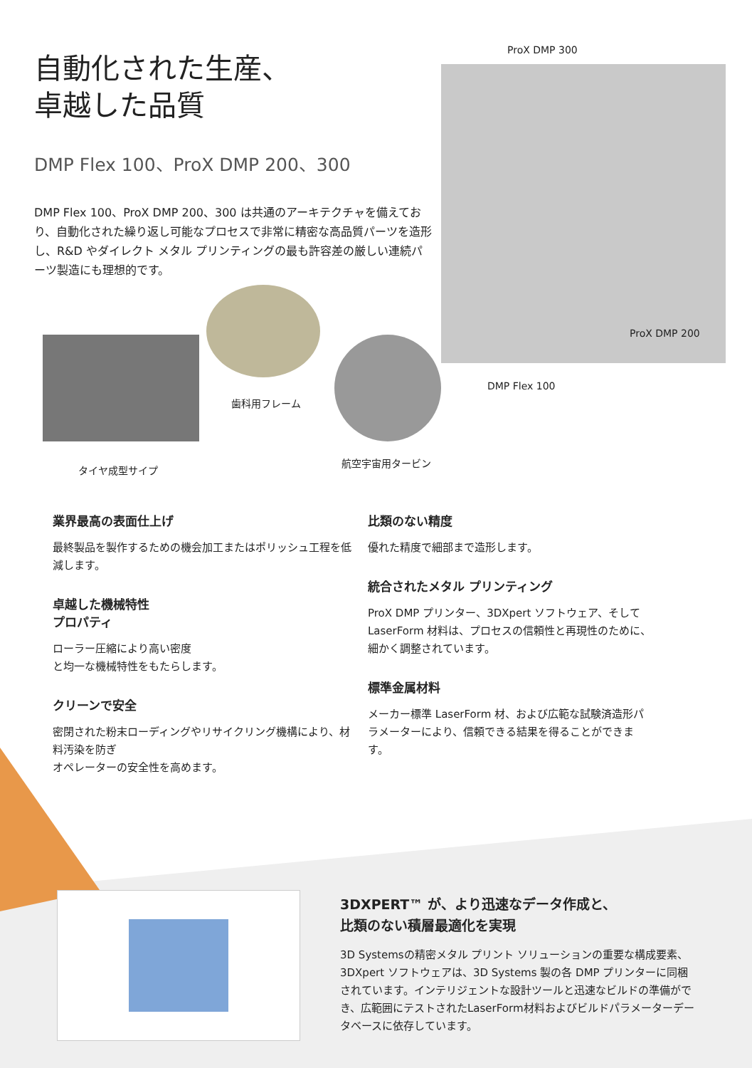自動化された生産、
卓越した品質
DMP Flex 100、ProX DMP 200、300
DMP Flex 100、ProX DMP 200、300 は共通のアーキテクチャを備えており、自動化された繰り返し可能なプロセスで非常に精密な高品質パーツを造形し、R&D やダイレクト メタル プリンティングの最も許容差の厳しい連続パーツ製造にも理想的です。
ProX DMP 300
ProX DMP 200
DMP Flex 100
歯科用フレーム
タイヤ成型サイプ
航空宇宙用タービン
業界最高の表面仕上げ
最終製品を製作するための機会加工またはポリッシュ工程を低減します。
卓越した機械特性
プロパティ
ローラー圧縮により高い密度
と均一な機械特性をもたらします。
クリーンで安全
密閉された粉末ローディングやリサイクリング機構により、材料汚染を防ぎ
オペレーターの安全性を高めます。
比類のない精度
優れた精度で細部まで造形します。
統合されたメタル プリンティング
ProX DMP プリンター、3DXpert ソフトウェア、そして LaserForm 材料は、プロセスの信頼性と再現性のために、細かく調整されています。
標準金属材料
メーカー標準 LaserForm 材、および広範な試験済造形パラメーターにより、信頼できる結果を得ることができます。
3DXPERT™ が、より迅速なデータ作成と、
比類のない積層最適化を実現
3D Systemsの精密メタル プリント ソリューションの重要な構成要素、3DXpert ソフトウェアは、3D Systems 製の各 DMP プリンターに同梱されています。インテリジェントな設計ツールと迅速なビルドの準備ができ、広範囲にテストされたLaserForm材料およびビルドパラメーターデータベースに依存しています。